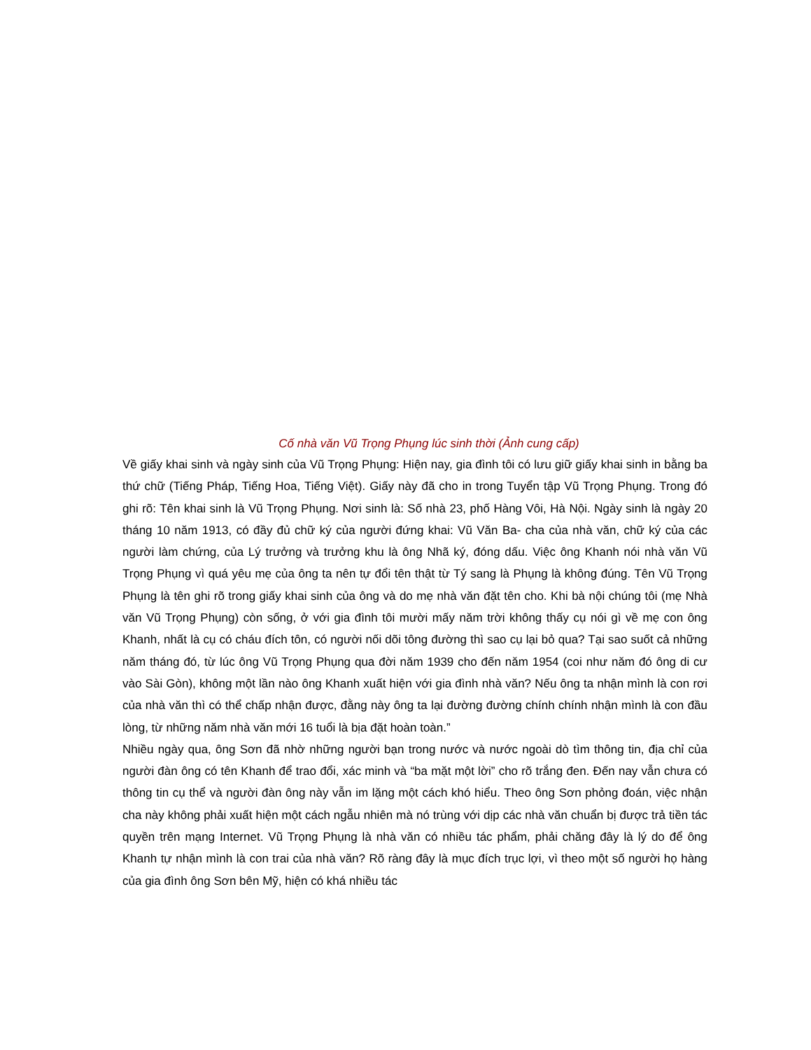Cố nhà văn Vũ Trọng Phụng lúc sinh thời (Ảnh cung cấp)
Về giấy khai sinh và ngày sinh của Vũ Trọng Phụng: Hiện nay, gia đình tôi có lưu giữ giấy khai sinh in bằng ba thứ chữ (Tiếng Pháp, Tiếng Hoa, Tiếng Việt). Giấy này đã cho in trong Tuyển tập Vũ Trọng Phụng. Trong đó ghi rõ: Tên khai sinh là Vũ Trọng Phụng. Nơi sinh là: Số nhà 23, phố Hàng Vôi, Hà Nội. Ngày sinh là ngày 20 tháng 10 năm 1913, có đầy đủ chữ ký của người đứng khai: Vũ Văn Ba- cha của nhà văn, chữ ký của các người làm chứng, của Lý trưởng và trưởng khu là ông Nhã ký, đóng dấu. Việc ông Khanh nói nhà văn Vũ Trọng Phụng vì quá yêu mẹ của ông ta nên tự đổi tên thật từ Tý sang là Phụng là không đúng. Tên Vũ Trọng Phụng là tên ghi rõ trong giấy khai sinh của ông và do mẹ nhà văn đặt tên cho. Khi bà nội chúng tôi (mẹ Nhà văn Vũ Trọng Phụng) còn sống, ở với gia đình tôi mười mấy năm trời không thấy cụ nói gì về mẹ con ông Khanh, nhất là cụ có cháu đích tôn, có người nối dõi tông đường thì sao cụ lại bỏ qua? Tại sao suốt cả những năm tháng đó, từ lúc ông Vũ Trọng Phụng qua đời năm 1939 cho đến năm 1954 (coi như năm đó ông di cư vào Sài Gòn), không một lần nào ông Khanh xuất hiện với gia đình nhà văn? Nếu ông ta nhận mình là con rơi của nhà văn thì có thể chấp nhận được, đằng này ông ta lại đường đường chính chính nhận mình là con đầu lòng, từ những năm nhà văn mới 16 tuổi là bịa đặt hoàn toàn.”
Nhiều ngày qua, ông Sơn đã nhờ những người bạn trong nước và nước ngoài dò tìm thông tin, địa chỉ của người đàn ông có tên Khanh để trao đổi, xác minh và “ba mặt một lời” cho rõ trắng đen. Đến nay vẫn chưa có thông tin cụ thể và người đàn ông này vẫn im lặng một cách khó hiểu. Theo ông Sơn phỏng đoán, việc nhận cha này không phải xuất hiện một cách ngẫu nhiên mà nó trùng với dịp các nhà văn chuẩn bị được trả tiền tác quyền trên mạng Internet. Vũ Trọng Phụng là nhà văn có nhiều tác phẩm, phải chăng đây là lý do để ông Khanh tự nhận mình là con trai của nhà văn? Rõ ràng đây là mục đích trục lợi, vì theo một số người họ hàng của gia đình ông Sơn bên Mỹ, hiện có khá nhiều tác